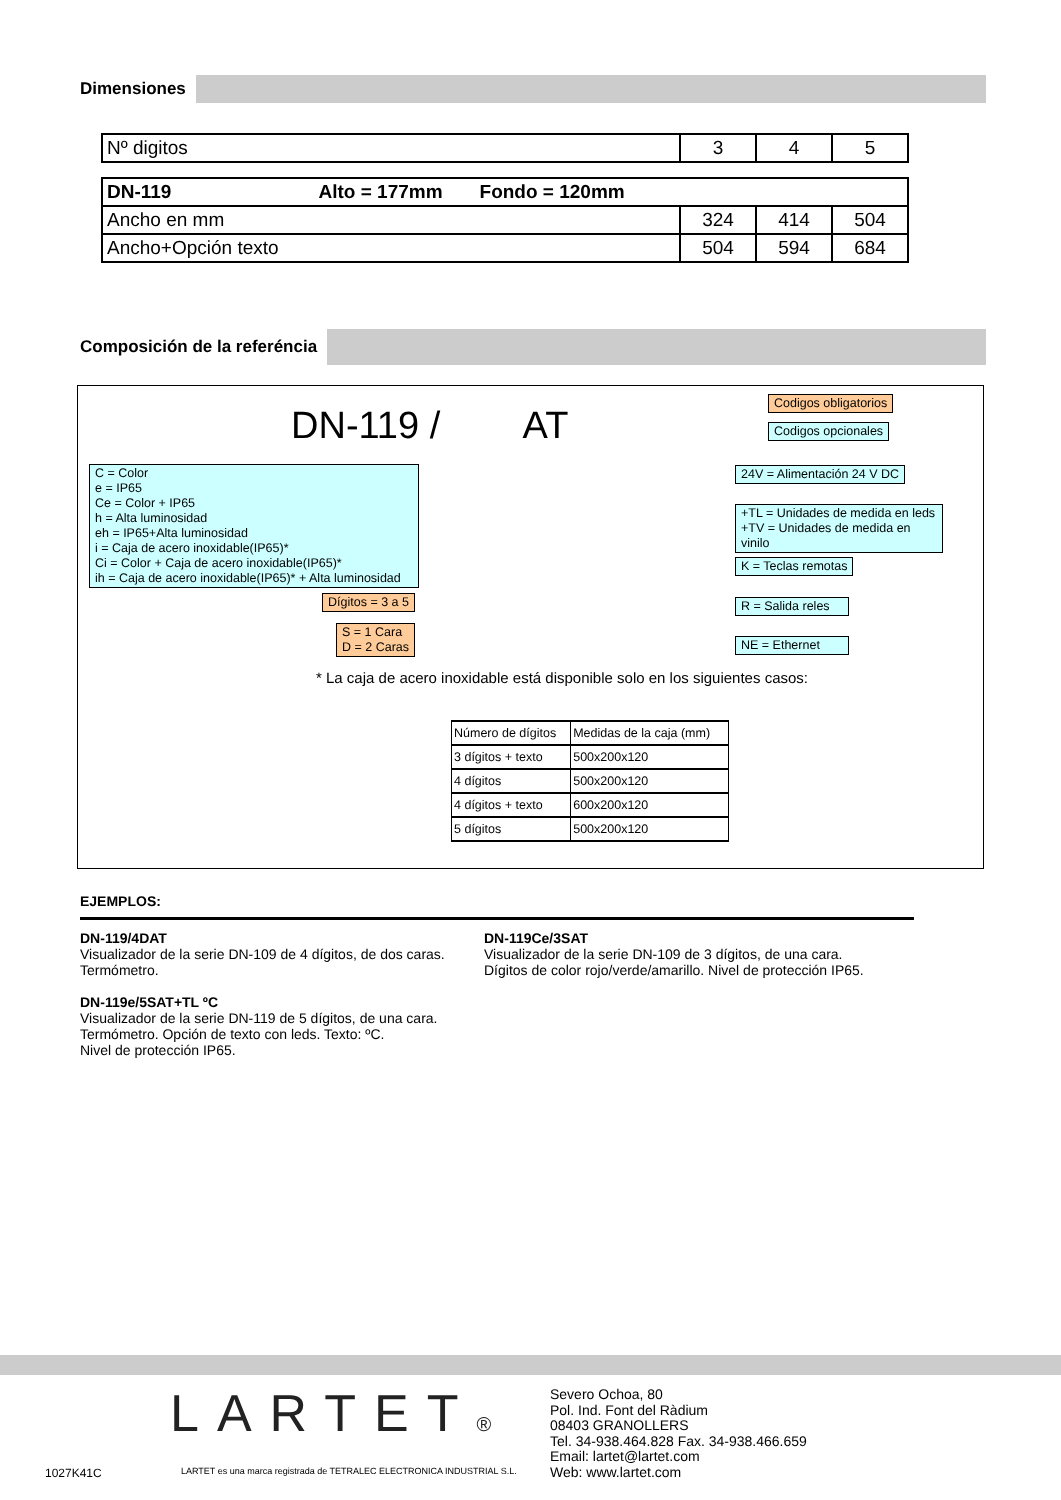Dimensiones
| Nº digitos | 3 | 4 | 5 |
| DN-119 Alto = 177mm Fondo = 120mm | | | |
| Ancho en mm | 324 | 414 | 504 |
| Ancho+Opción texto | 504 | 594 | 684 |
Composición de la referéncia
DN-119 / AT
Codigos obligatorios
Codigos opcionales
C = Color
e = IP65
Ce = Color + IP65
h = Alta luminosidad
eh = IP65+Alta luminosidad
i = Caja de acero inoxidable(IP65)*
Ci = Color + Caja de acero inoxidable(IP65)*
ih = Caja de acero inoxidable(IP65)* + Alta luminosidad
Dígitos = 3 a 5
S = 1 Cara
D = 2 Caras
24V = Alimentación 24 V DC
+TL = Unidades de medida en leds
+TV = Unidades de medida en vinilo
K = Teclas remotas
R = Salida reles
NE = Ethernet
* La caja de acero inoxidable está disponible solo en los siguientes casos:
| Número de dígitos | Medidas de la caja (mm) |
| --- | --- |
| 3 dígitos + texto | 500x200x120 |
| 4 dígitos | 500x200x120 |
| 4 dígitos + texto | 600x200x120 |
| 5 dígitos | 500x200x120 |
EJEMPLOS:
DN-119/4DAT
Visualizador de la serie DN-109 de 4 dígitos, de dos caras.
Termómetro.
DN-119e/5SAT+TL ºC
Visualizador de la serie DN-119 de 5 dígitos, de una cara.
Termómetro. Opción de texto con leds. Texto: ºC.
Nivel de protección IP65.
DN-119Ce/3SAT
Visualizador de la serie DN-109 de 3 dígitos, de una cara.
Dígitos de color rojo/verde/amarillo. Nivel de protección IP65.
LARTET®
Severo Ochoa, 80
Pol. Ind. Font del Ràdium
08403 GRANOLLERS
Tel. 34-938.464.828 Fax. 34-938.466.659
Email: lartet@lartet.com
Web: www.lartet.com
1027K41C
LARTET es una marca registrada de TETRALEC ELECTRONICA INDUSTRIAL S.L.